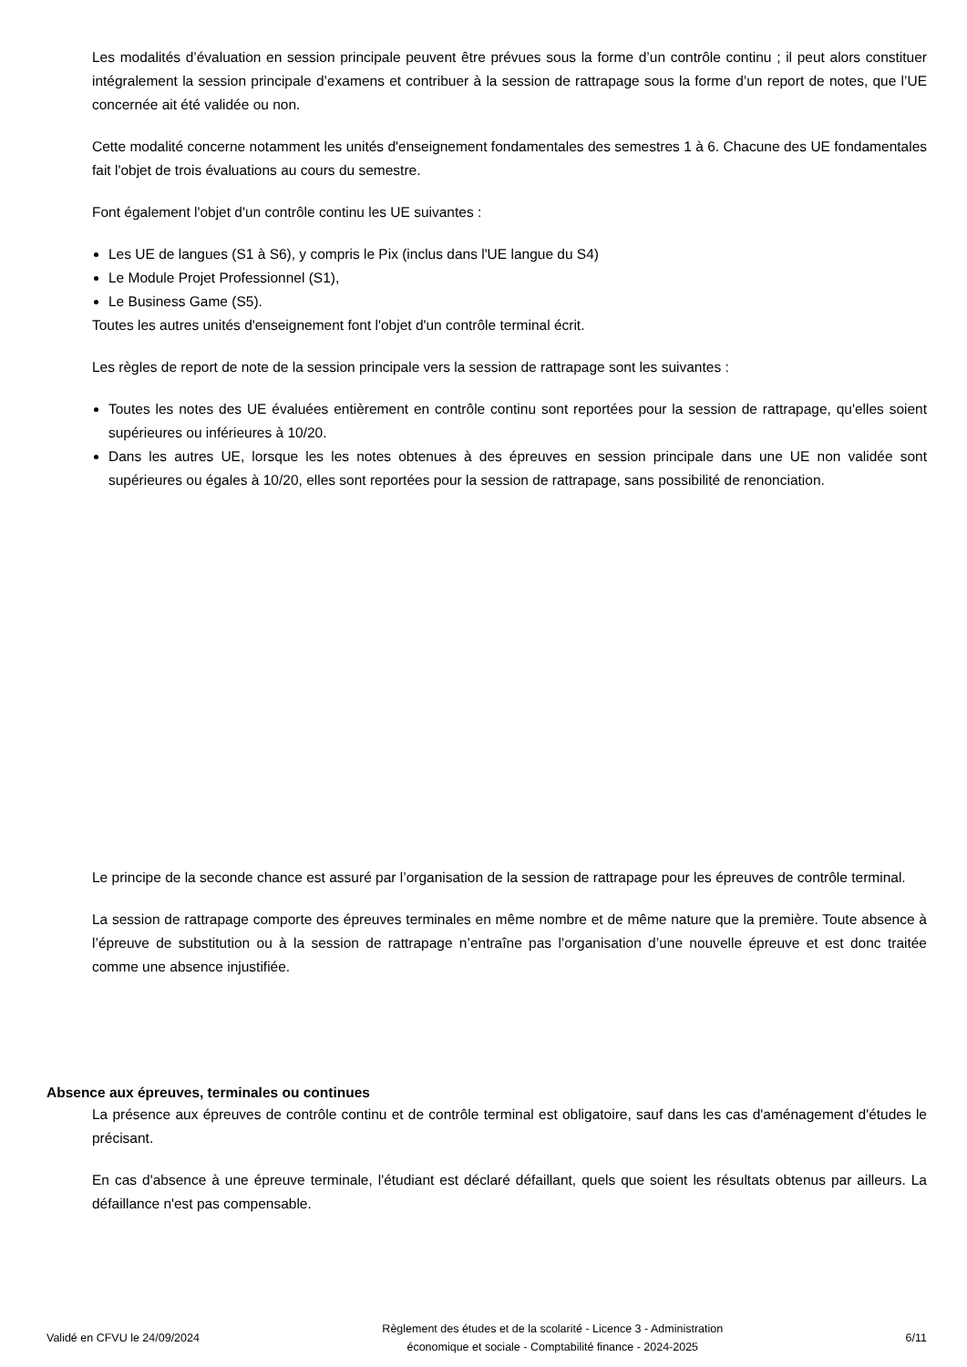Les modalités d’évaluation en session principale peuvent être prévues sous la forme d’un contrôle continu ; il peut alors constituer intégralement la session principale d’examens et contribuer à la session de rattrapage sous la forme d’un report de notes, que l’UE concernée ait été validée ou non.
Cette modalité concerne notamment les unités d'enseignement fondamentales des semestres 1 à 6. Chacune des UE fondamentales fait l'objet de trois évaluations au cours du semestre.
Font également l'objet d'un contrôle continu les UE suivantes :
Les UE de langues (S1 à S6), y compris le Pix (inclus dans l'UE langue du S4)
Le Module Projet Professionnel (S1),
Le Business Game (S5).
Toutes les autres unités d'enseignement font l'objet d'un contrôle terminal écrit.
Les règles de report de note de la session principale vers la session de rattrapage sont les suivantes :
Toutes les notes des UE évaluées entièrement en contrôle continu sont reportées pour la session de rattrapage, qu'elles soient supérieures ou inférieures à 10/20.
Dans les autres UE, lorsque les les notes obtenues à des épreuves en session principale dans une UE non validée sont supérieures ou égales à 10/20, elles sont reportées pour la session de rattrapage, sans possibilité de renonciation.
Le principe de la seconde chance est assuré par l’organisation de la session de rattrapage pour les épreuves de contrôle terminal.
La session de rattrapage comporte des épreuves terminales en même nombre et de même nature que la première. Toute absence à l’épreuve de substitution ou à la session de rattrapage n’entraîne pas l’organisation d’une nouvelle épreuve et est donc traitée comme une absence injustifiée.
Absence aux épreuves, terminales ou continues
La présence aux épreuves de contrôle continu et de contrôle terminal est obligatoire, sauf dans les cas d'aménagement d'études le précisant.
En cas d'absence à une épreuve terminale, l'étudiant est déclaré défaillant, quels que soient les résultats obtenus par ailleurs. La défaillance n'est pas compensable.
Validé en CFVU le 24/09/2024
Règlement des études et de la scolarité - Licence 3 - Administration
économique et sociale - Comptabilité finance - 2024-2025
6/11